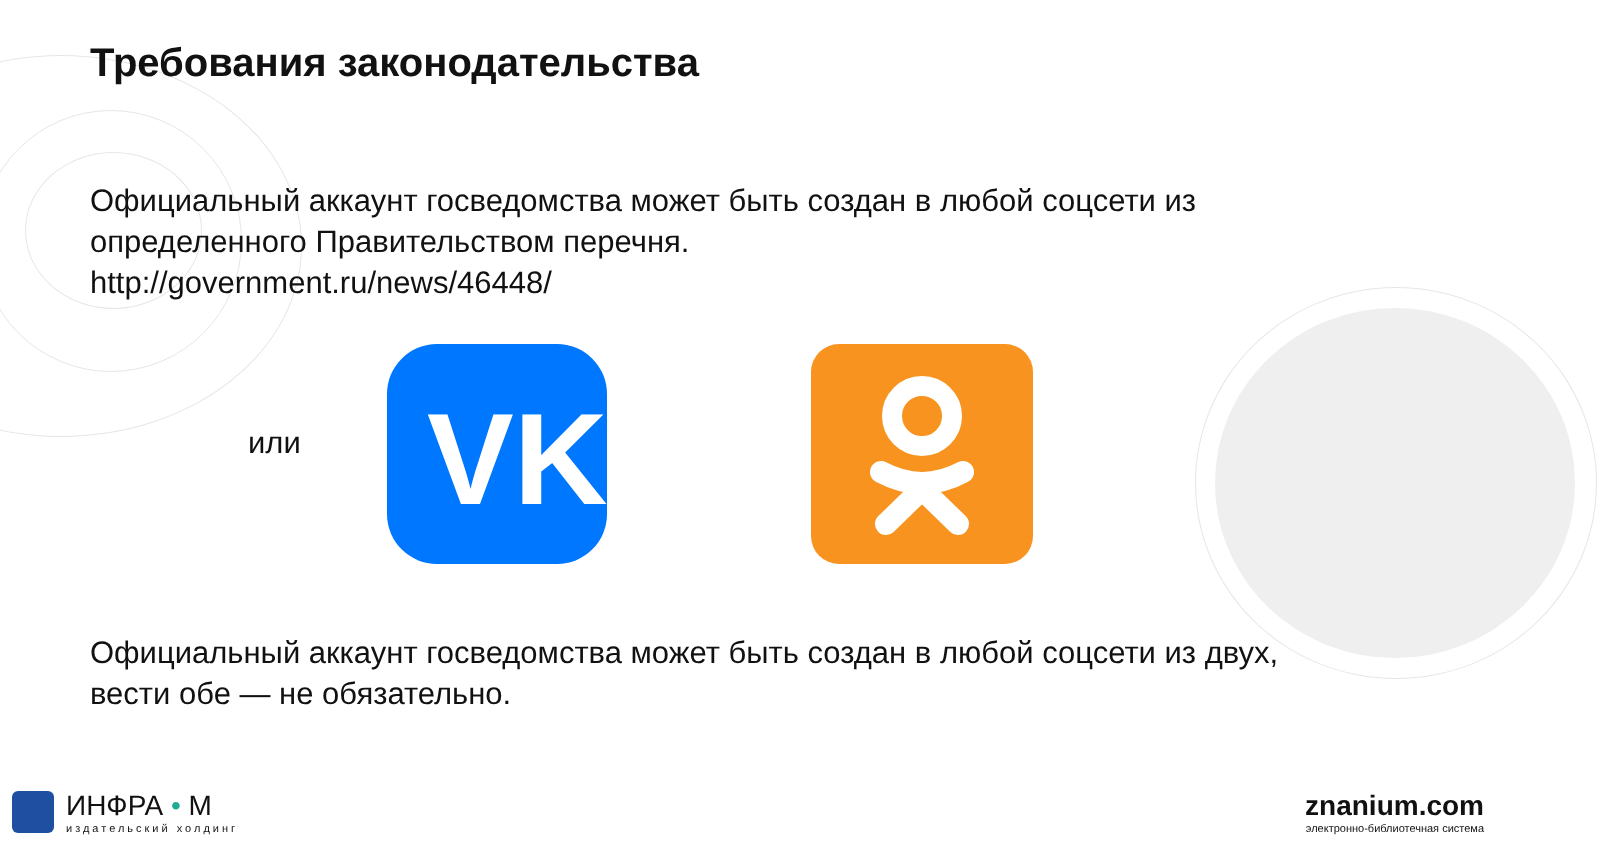Требования законодательства
Официальный аккаунт госведомства может быть создан в любой соцсети из определенного Правительством перечня.
http://government.ru/news/46448/
или
VK
Официальный аккаунт госведомства может быть создан в любой соцсети из двух, вести обе — не обязательно.
ИНФРА • М
издательский холдинг
znanium.com
электронно-библиотечная система